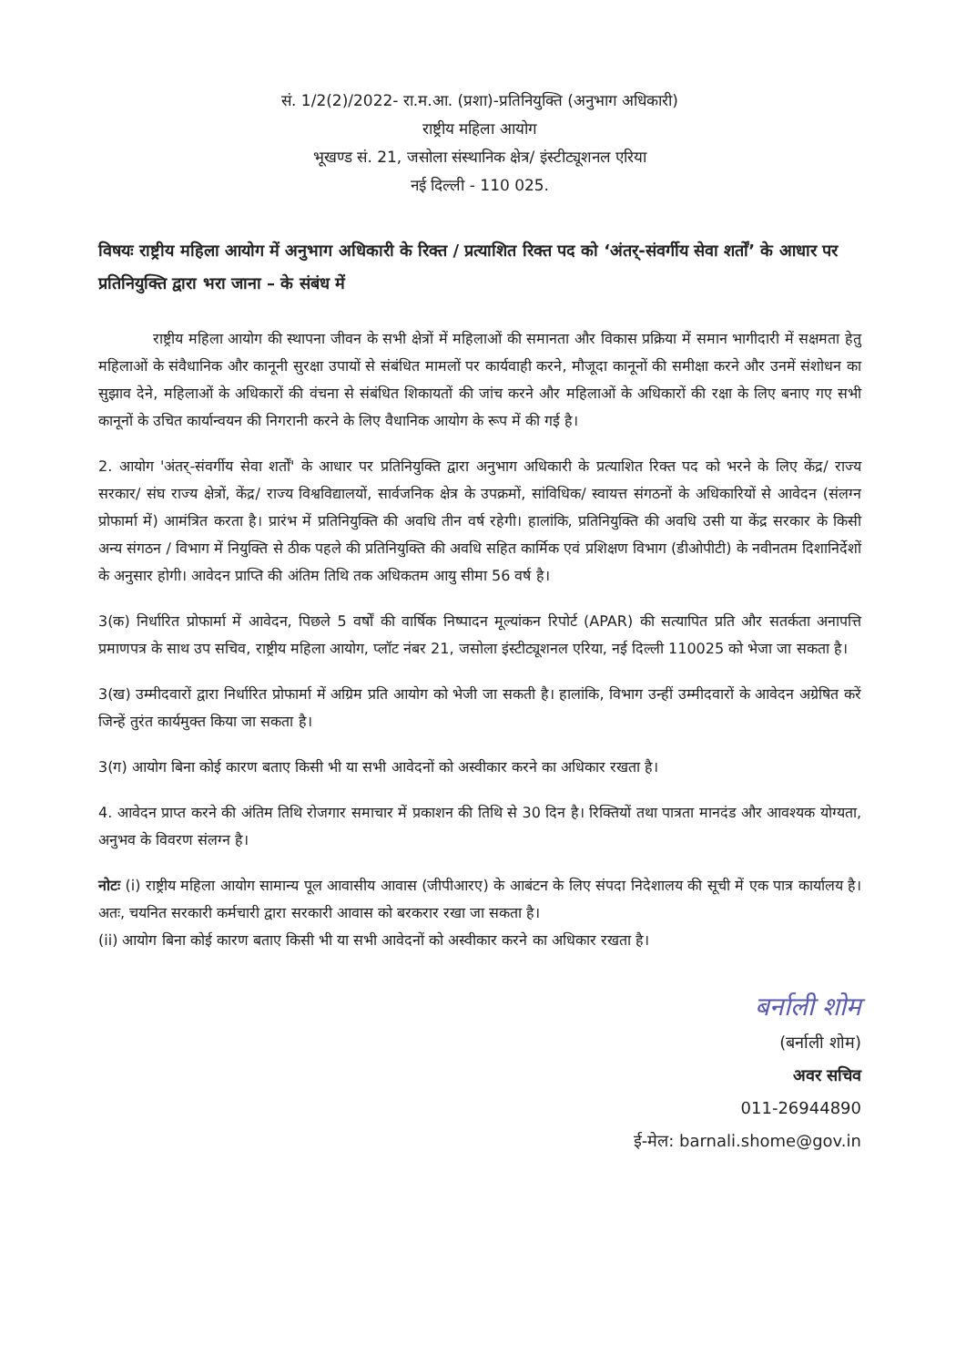सं. 1/2(2)/2022- रा.म.आ. (प्रशा)-प्रतिनियुक्ति (अनुभाग अधिकारी)
राष्ट्रीय महिला आयोग
भूखण्ड सं. 21, जसोला संस्थानिक क्षेत्र/ इंस्टीट्यूशनल एरिया
नई दिल्ली - 110 025.
विषयः राष्ट्रीय महिला आयोग में अनुभाग अधिकारी के रिक्त / प्रत्याशित रिक्त पद को ‘अंतर्-संवर्गीय सेवा शर्तों’ के आधार पर प्रतिनियुक्ति द्वारा भरा जाना – के संबंध में
राष्ट्रीय महिला आयोग की स्थापना जीवन के सभी क्षेत्रों में महिलाओं की समानता और विकास प्रक्रिया में समान भागीदारी में सक्षमता हेतु महिलाओं के संवैधानिक और कानूनी सुरक्षा उपायों से संबंधित मामलों पर कार्यवाही करने, मौजूदा कानूनों की समीक्षा करने और उनमें संशोधन का सुझाव देने, महिलाओं के अधिकारों की वंचना से संबंधित शिकायतों की जांच करने और महिलाओं के अधिकारों की रक्षा के लिए बनाए गए सभी कानूनों के उचित कार्यान्वयन की निगरानी करने के लिए वैधानिक आयोग के रूप में की गई है।
2. आयोग 'अंतर्-संवर्गीय सेवा शर्तों' के आधार पर प्रतिनियुक्ति द्वारा अनुभाग अधिकारी के प्रत्याशित रिक्त पद को भरने के लिए केंद्र/ राज्य सरकार/ संघ राज्य क्षेत्रों, केंद्र/ राज्य विश्वविद्यालयों, सार्वजनिक क्षेत्र के उपक्रमों, सांविधिक/ स्वायत्त संगठनों के अधिकारियों से आवेदन (संलग्न प्रोफार्मा में) आमंत्रित करता है। प्रारंभ में प्रतिनियुक्ति की अवधि तीन वर्ष रहेगी। हालांकि, प्रतिनियुक्ति की अवधि उसी या केंद्र सरकार के किसी अन्य संगठन / विभाग में नियुक्ति से ठीक पहले की प्रतिनियुक्ति की अवधि सहित कार्मिक एवं प्रशिक्षण विभाग (डीओपीटी) के नवीनतम दिशानिर्देशों के अनुसार होगी। आवेदन प्राप्ति की अंतिम तिथि तक अधिकतम आयु सीमा 56 वर्ष है।
3(क) निर्धारित प्रोफार्मा में आवेदन, पिछले 5 वर्षों की वार्षिक निष्पादन मूल्यांकन रिपोर्ट (APAR) की सत्यापित प्रति और सतर्कता अनापत्ति प्रमाणपत्र के साथ उप सचिव, राष्ट्रीय महिला आयोग, प्लॉट नंबर 21, जसोला इंस्टीट्यूशनल एरिया, नई दिल्ली 110025 को भेजा जा सकता है।
3(ख) उम्मीदवारों द्वारा निर्धारित प्रोफार्मा में अग्रिम प्रति आयोग को भेजी जा सकती है। हालांकि, विभाग उन्हीं उम्मीदवारों के आवेदन अग्रेषित करें जिन्हें तुरंत कार्यमुक्त किया जा सकता है।
3(ग) आयोग बिना कोई कारण बताए किसी भी या सभी आवेदनों को अस्वीकार करने का अधिकार रखता है।
4. आवेदन प्राप्त करने की अंतिम तिथि रोजगार समाचार में प्रकाशन की तिथि से 30 दिन है। रिक्तियों तथा पात्रता मानदंड और आवश्यक योग्यता, अनुभव के विवरण संलग्न है।
नोटः (i) राष्ट्रीय महिला आयोग सामान्य पूल आवासीय आवास (जीपीआरए) के आबंटन के लिए संपदा निदेशालय की सूची में एक पात्र कार्यालय है। अतः, चयनित सरकारी कर्मचारी द्वारा सरकारी आवास को बरकरार रखा जा सकता है।
(ii) आयोग बिना कोई कारण बताए किसी भी या सभी आवेदनों को अस्वीकार करने का अधिकार रखता है।
बर्नाली शोम
(बर्नाली शोम)
अवर सचिव
011-26944890
ई-मेल: barnali.shome@gov.in